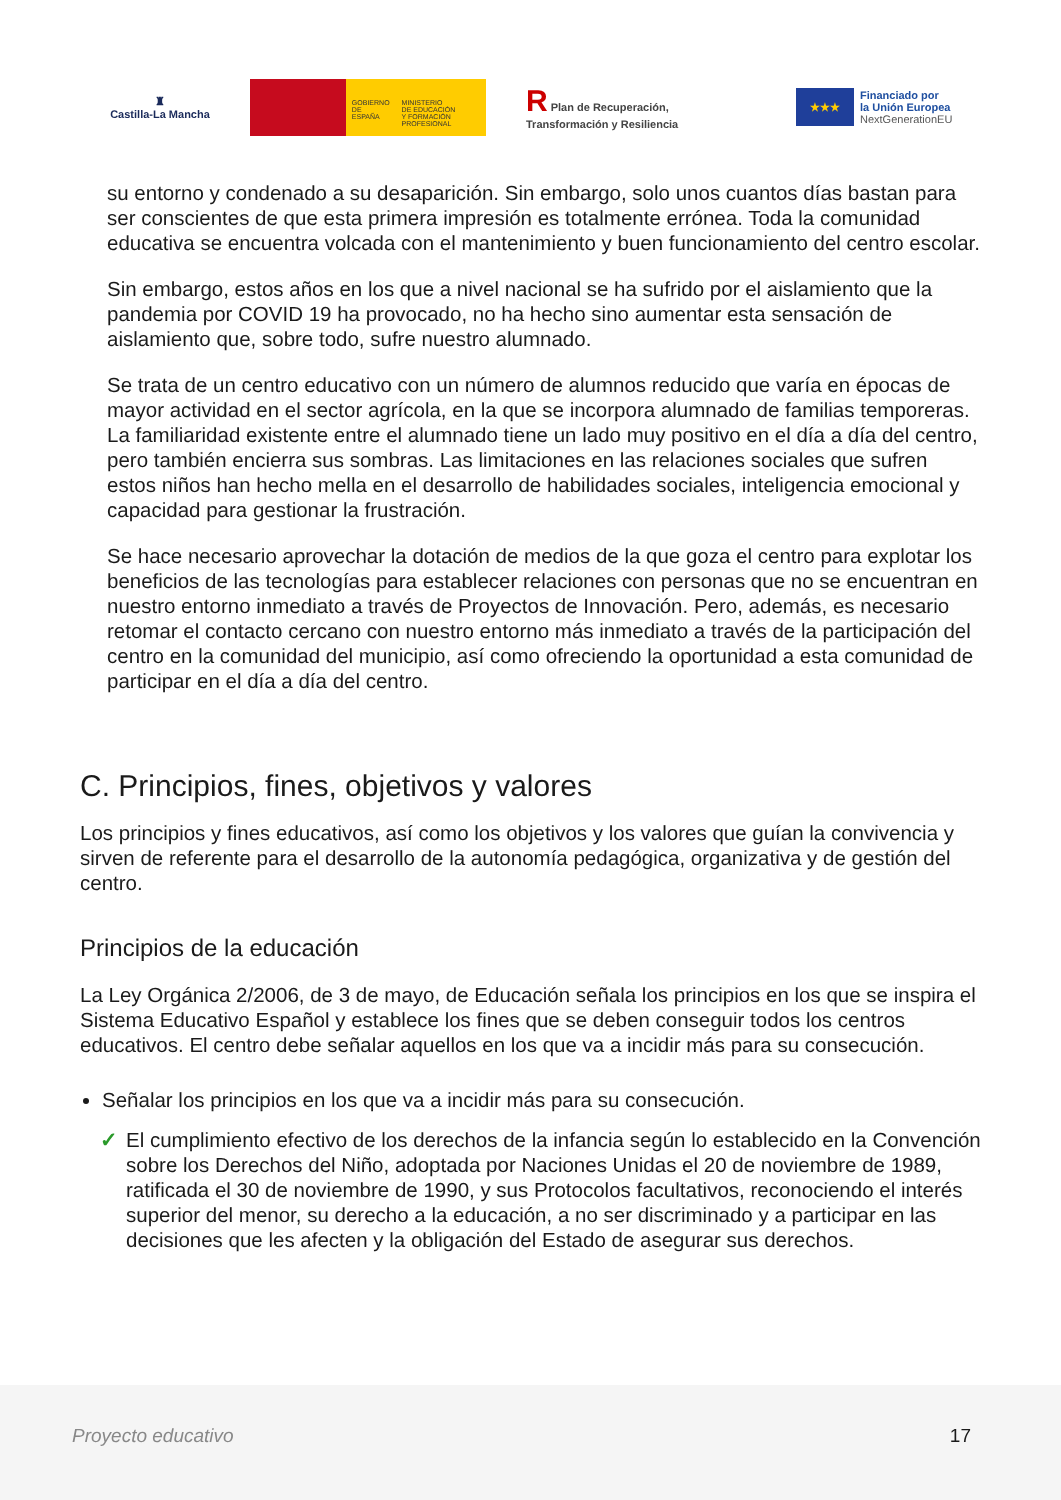♜
Castilla-La Mancha
GOBIERNO
DE ESPAÑA
MINISTERIO
DE EDUCACIÓN
Y FORMACIÓN PROFESIONAL
R Plan de Recuperación,
Transformación y Resiliencia
★★★
Financiado por
la Unión Europea
NextGenerationEU
su entorno y condenado a su desaparición. Sin embargo, solo unos cuantos días bastan para ser conscientes de que esta primera impresión es totalmente errónea. Toda la comunidad educativa se encuentra volcada con el mantenimiento y buen funcionamiento del centro escolar.
Sin embargo, estos años en los que a nivel nacional se ha sufrido por el aislamiento que la pandemia por COVID 19 ha provocado, no ha hecho sino aumentar esta sensación de aislamiento que, sobre todo, sufre nuestro alumnado.
Se trata de un centro educativo con un número de alumnos reducido que varía en épocas de mayor actividad en el sector agrícola, en la que se incorpora alumnado de familias temporeras. La familiaridad existente entre el alumnado tiene un lado muy positivo en el día a día del centro, pero también encierra sus sombras. Las limitaciones en las relaciones sociales que sufren estos niños han hecho mella en el desarrollo de habilidades sociales, inteligencia emocional y capacidad para gestionar la frustración.
Se hace necesario aprovechar la dotación de medios de la que goza el centro para explotar los beneficios de las tecnologías para establecer relaciones con personas que no se encuentran en nuestro entorno inmediato a través de Proyectos de Innovación. Pero, además, es necesario retomar el contacto cercano con nuestro entorno más inmediato a través de la participación del centro en la comunidad del municipio, así como ofreciendo la oportunidad a esta comunidad de participar en el día a día del centro.
C. Principios, fines, objetivos y valores
Los principios y fines educativos, así como los objetivos y los valores que guían la convivencia y sirven de referente para el desarrollo de la autonomía pedagógica, organizativa y de gestión del centro.
Principios de la educación
La Ley Orgánica 2/2006, de 3 de mayo, de Educación señala los principios en los que se inspira el Sistema Educativo Español y establece los fines que se deben conseguir todos los centros educativos. El centro debe señalar aquellos en los que va a incidir más para su consecución.
Señalar los principios en los que va a incidir más para su consecución.
✓ El cumplimiento efectivo de los derechos de la infancia según lo establecido en la Convención sobre los Derechos del Niño, adoptada por Naciones Unidas el 20 de noviembre de 1989, ratificada el 30 de noviembre de 1990, y sus Protocolos facultativos, reconociendo el interés superior del menor, su derecho a la educación, a no ser discriminado y a participar en las decisiones que les afecten y la obligación del Estado de asegurar sus derechos.
Proyecto educativo 17